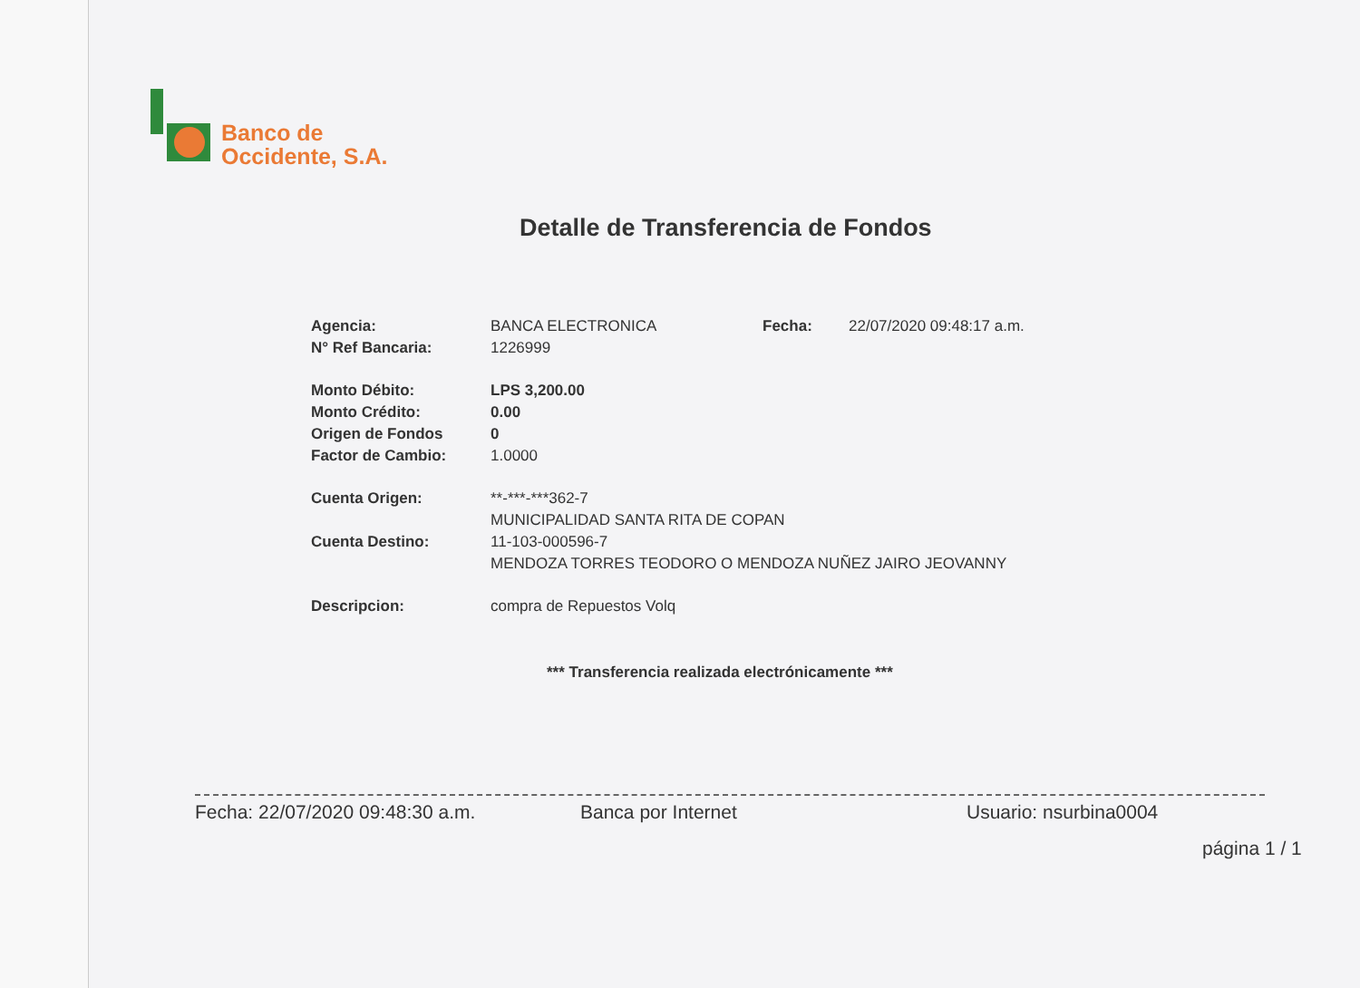Banco de
Occidente, S.A.
Detalle de Transferencia de Fondos
| Agencia: | BANCA ELECTRONICA | Fecha: | 22/07/2020 09:48:17 a.m. |
| N° Ref Bancaria: | 1226999 | | |
| Monto Débito: | LPS 3,200.00 | | |
| Monto Crédito: | 0.00 | | |
| Origen de Fondos | 0 | | |
| Factor de Cambio: | 1.0000 | | |
| Cuenta Origen: | **-***-***362-7 | | |
| | MUNICIPALIDAD SANTA RITA DE COPAN | | |
| Cuenta Destino: | 11-103-000596-7 | | |
| | MENDOZA TORRES TEODORO O MENDOZA NUÑEZ JAIRO JEOVANNY | | |
| Descripcion: | compra de Repuestos Volq | | |
*** Transferencia realizada electrónicamente ***
Fecha: 22/07/2020 09:48:30 a.m. Banca por Internet Usuario: nsurbina0004
página 1 / 1